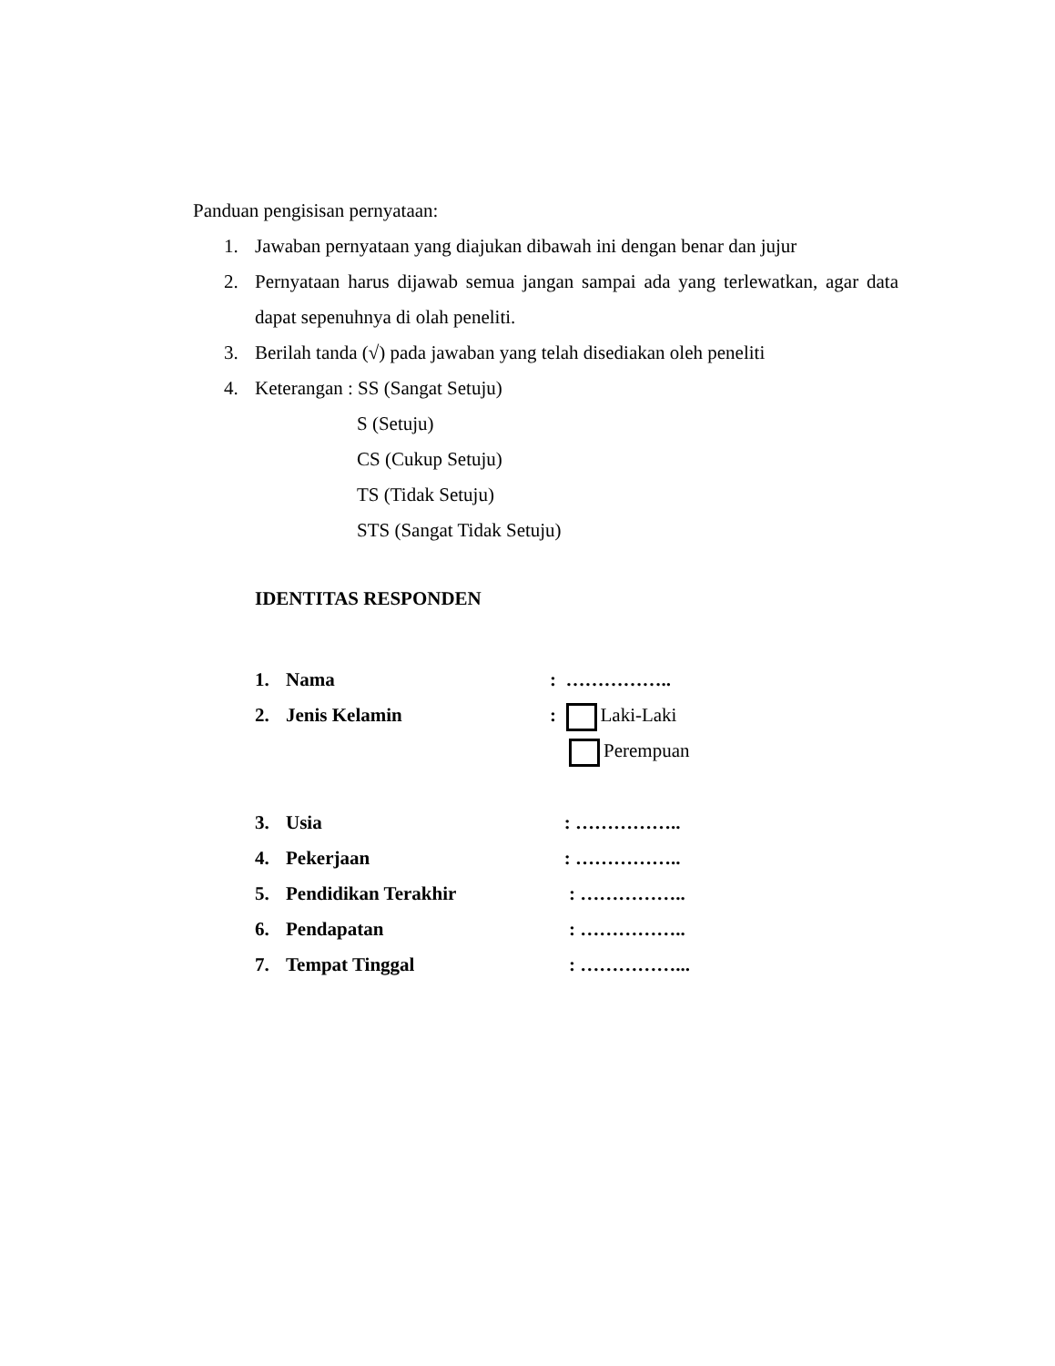Panduan pengisisan pernyataan:
1. Jawaban pernyataan yang diajukan dibawah ini dengan benar dan jujur
2. Pernyataan harus dijawab semua jangan sampai ada yang terlewatkan, agar data dapat sepenuhnya di olah peneliti.
3. Berilah tanda (√) pada jawaban yang telah disediakan oleh peneliti
4. Keterangan : SS (Sangat Setuju)
S (Setuju)
CS (Cukup Setuju)
TS (Tidak Setuju)
STS (Sangat Tidak Setuju)
IDENTITAS RESPONDEN
1. Nama: ……………..
2. Jenis Kelamin: Laki-Laki
Perempuan
3. Usia : ……………..
4. Pekerjaan : ……………..
5. Pendidikan Terakhir : ……………..
6. Pendapatan : ……………..
7. Tempat Tinggal : ……………...